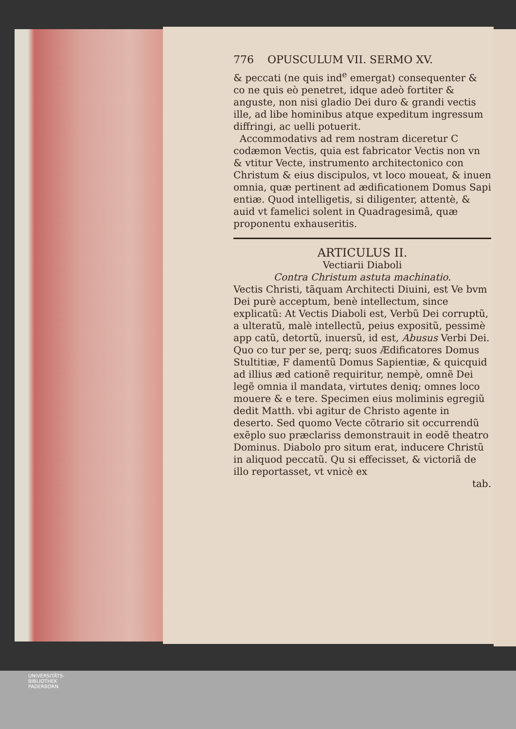776 OPUSCULUM VII. SERMO XV.
& peccati (ne quis ind<sup>e</sup> emergat) consequenter & co ne quis eò penetret, idque adeò fortiter & anguste, non nisi gladio Dei duro & grandi vectis ille, ad libe hominibus atque expeditum ingressum diffringi, ac uelli potuerit.
Accommodativs ad rem nostram diceretur C codæmon Vectis, quia est fabricator Vectis non vn & vtitur Vecte, instrumento architectonico con Christum & eius discipulos, vt loco moueat, & inuen omnia, quæ pertinent ad ædificationem Domus Sapi entiæ. Quod intelligetis, si diligenter, attentè, & auid vt famelici solent in Quadragesimâ, quæ proponentu exhauseritis.
ARTICULUS II.
Vectiarii Diaboli
Contra Christum astuta machinatio.
Vectis Christi, tãquam Architecti Diuini, est Ve bvm Dei purè acceptum, benè intellectum, since explicatũ: At Vectis Diaboli est, Verbũ Dei corruptũ, a ulteratũ, malè intellectũ, peius expositũ, pessimè app catũ, detortũ, inuersũ, id est, Abusus Verbi Dei. Quo co tur per se, perq; suos Ædificatores Domus Stultitiæ, F damentũ Domus Sapientiæ, & quicquid ad illius æd cationẽ requiritur, nempè, omnẽ Dei legẽ omnia il mandata, virtutes deniq; omnes loco mouere & e tere. Specimen eius moliminis egregiũ dedit Matth. vbi agitur de Christo agente in deserto. Sed quomo Vecte cõtrario sit occurrendũ exẽplo suo præclariss demonstrauit in eodẽ theatro Dominus. Diabolo pro situm erat, inducere Christũ in aliquod peccatũ. Qu si effecisset, & victoriã de illo reportasset, vt vnicè ex
tab.
UNIVERSITÄTS-
BIBLIOTHEK
PADERBORN